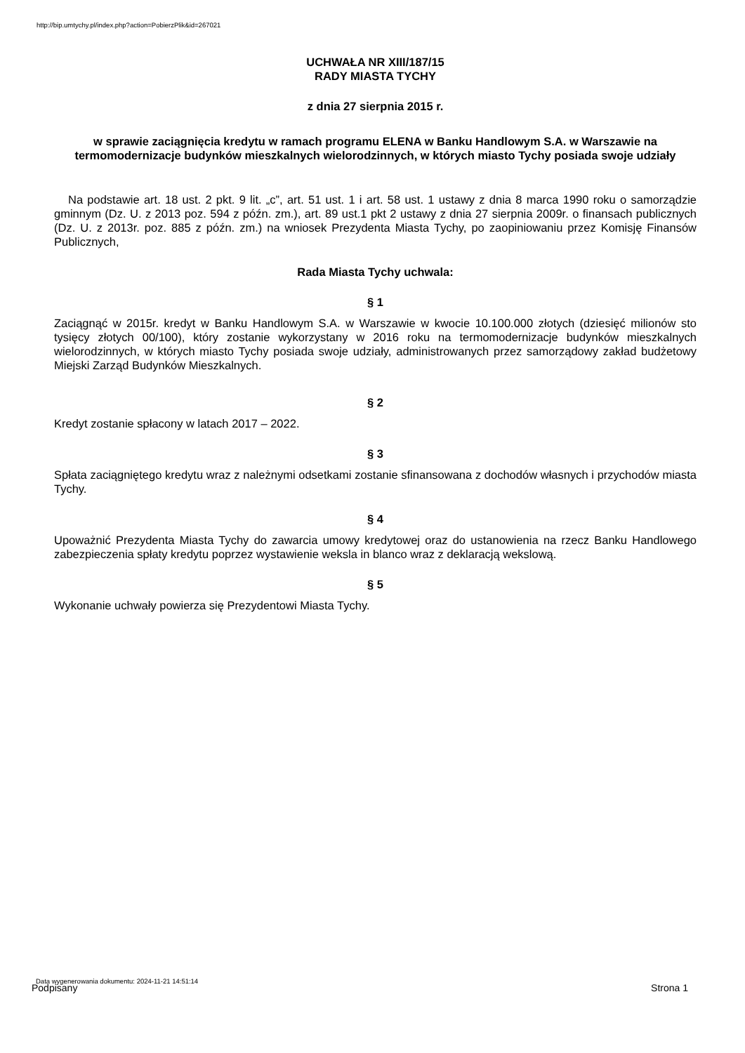http://bip.umtychy.pl/index.php?action=PobierzPlik&id=267021
UCHWAŁA NR XIII/187/15
RADY MIASTA TYCHY
z dnia 27 sierpnia 2015 r.
w sprawie zaciągnięcia kredytu w ramach programu ELENA w Banku Handlowym S.A. w Warszawie na termomodernizacje budynków mieszkalnych wielorodzinnych, w których miasto Tychy posiada swoje udziały
Na podstawie art. 18 ust. 2 pkt. 9 lit. „c”, art. 51 ust. 1 i art. 58 ust. 1 ustawy z dnia 8 marca 1990 roku o samorządzie gminnym (Dz. U. z 2013 poz. 594 z późn. zm.), art. 89 ust.1 pkt 2 ustawy z dnia 27 sierpnia 2009r. o finansach publicznych (Dz. U. z 2013r. poz. 885 z późn. zm.) na wniosek Prezydenta Miasta Tychy, po zaopiniowaniu przez Komisję Finansów Publicznych,
Rada Miasta Tychy uchwala:
§ 1
Zaciągnąć w 2015r. kredyt w Banku Handlowym S.A. w Warszawie w kwocie 10.100.000 złotych (dziesięć milionów sto tysięcy złotych 00/100), który zostanie wykorzystany w 2016 roku na termomodernizacje budynków mieszkalnych wielorodzinnych, w których miasto Tychy posiada swoje udziały, administrowanych przez samorządowy zakład budżetowy Miejski Zarząd Budynków Mieszkalnych.
§ 2
Kredyt zostanie spłacony w latach 2017 – 2022.
§ 3
Spłata zaciągniętego kredytu wraz z należnymi odsetkami zostanie sfinansowana z dochodów własnych i przychodów miasta Tychy.
§ 4
Upoważnić Prezydenta Miasta Tychy do zawarcia umowy kredytowej oraz do ustanowienia na rzecz Banku Handlowego zabezpieczenia spłaty kredytu poprzez wystawienie weksla in blanco wraz z deklaracją wekslową.
§ 5
Wykonanie uchwały powierza się Prezydentowi Miasta Tychy.
Data wygenerowania dokumentu: 2024-11-21 14:51:14
Podpisany Strona 1